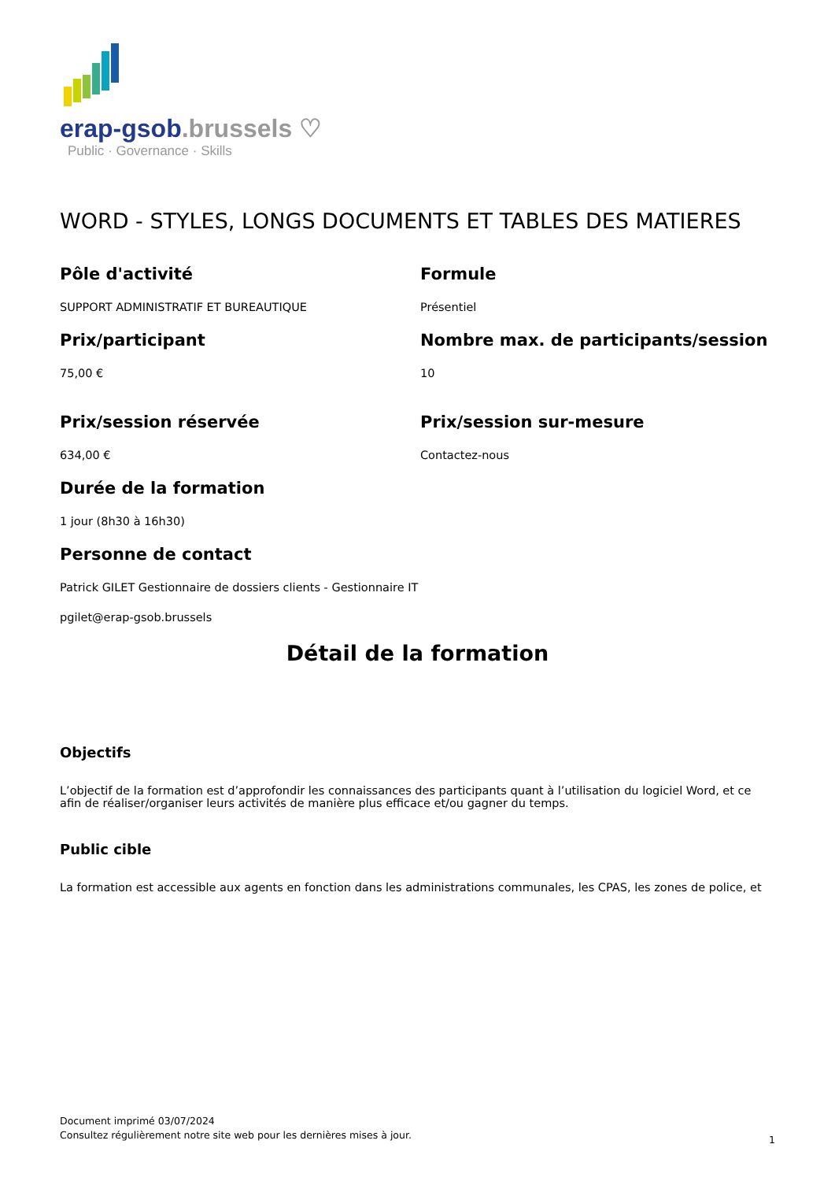erap-gsob.brussels ♡
Public · Governance · Skills
WORD - STYLES, LONGS DOCUMENTS ET TABLES DES MATIERES
Pôle d'activité
SUPPORT ADMINISTRATIF ET BUREAUTIQUE
Formule
Présentiel
Prix/participant
75,00 €
Nombre max. de participants/session
10
Prix/session réservée
634,00 €
Prix/session sur-mesure
Contactez-nous
Durée de la formation
1 jour (8h30 à 16h30)
Personne de contact
Patrick GILET Gestionnaire de dossiers clients - Gestionnaire IT
pgilet@erap-gsob.brussels
Détail de la formation
Objectifs
L’objectif de la formation est d’approfondir les connaissances des participants quant à l’utilisation du logiciel Word, et ce afin de réaliser/organiser leurs activités de manière plus efficace et/ou gagner du temps.
Public cible
La formation est accessible aux agents en fonction dans les administrations communales, les CPAS, les zones de police, et
Document imprimé 03/07/2024
Consultez régulièrement notre site web pour les dernières mises à jour.
1